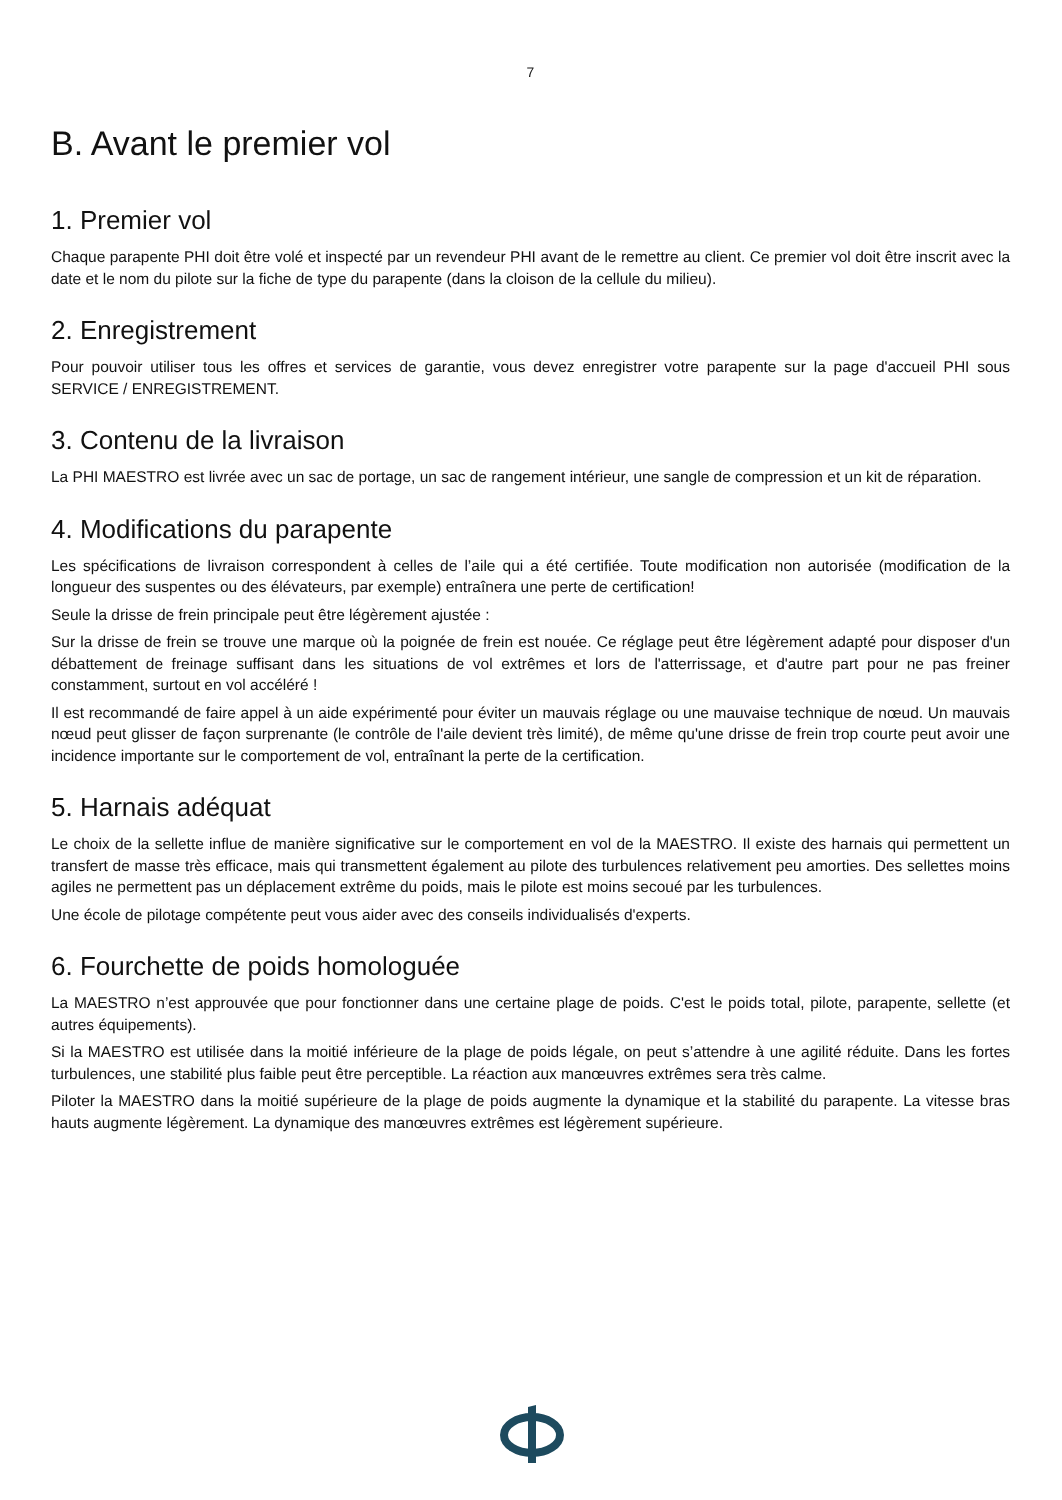7
B. Avant le premier vol
1. Premier vol
Chaque parapente PHI doit être volé et inspecté par un revendeur PHI avant de le remettre au client. Ce premier vol doit être inscrit avec la date et le nom du pilote sur la fiche de type du parapente (dans la cloison de la cellule du milieu).
2. Enregistrement
Pour pouvoir utiliser tous les offres et services de garantie, vous devez enregistrer votre parapente sur la page d'accueil PHI sous SERVICE / ENREGISTREMENT.
3. Contenu de la livraison
La PHI MAESTRO est livrée avec un sac de portage, un sac de rangement intérieur, une sangle de compression et un kit de réparation.
4. Modifications du parapente
Les spécifications de livraison correspondent à celles de l’aile qui a été certifiée. Toute modification non autorisée (modification de la longueur des suspentes ou des élévateurs, par exemple) entraînera une perte de certification!
Seule la drisse de frein principale peut être légèrement ajustée :
Sur la drisse de frein se trouve une marque où la poignée de frein est nouée. Ce réglage peut être légèrement adapté pour disposer d'un débattement de freinage suffisant dans les situations de vol extrêmes et lors de l'atterrissage, et d'autre part pour ne pas freiner constamment, surtout en vol accéléré !
Il est recommandé de faire appel à un aide expérimenté pour éviter un mauvais réglage ou une mauvaise technique de nœud. Un mauvais nœud peut glisser de façon surprenante (le contrôle de l'aile devient très limité), de même qu'une drisse de frein trop courte peut avoir une incidence importante sur le comportement de vol, entraînant la perte de la certification.
5. Harnais adéquat
Le choix de la sellette influe de manière significative sur le comportement en vol de la MAESTRO. Il existe des harnais qui permettent un transfert de masse très efficace, mais qui transmettent également au pilote des turbulences relativement peu amorties. Des sellettes moins agiles ne permettent pas un déplacement extrême du poids, mais le pilote est moins secoué par les turbulences.
Une école de pilotage compétente peut vous aider avec des conseils individualisés d'experts.
6. Fourchette de poids homologuée
La MAESTRO n’est approuvée que pour fonctionner dans une certaine plage de poids. C'est le poids total, pilote, parapente, sellette (et autres équipements).
Si la MAESTRO est utilisée dans la moitié inférieure de la plage de poids légale, on peut s’attendre à une agilité réduite. Dans les fortes turbulences, une stabilité plus faible peut être perceptible. La réaction aux manœuvres extrêmes sera très calme.
Piloter la MAESTRO dans la moitié supérieure de la plage de poids augmente la dynamique et la stabilité du parapente. La vitesse bras hauts augmente légèrement. La dynamique des manœuvres extrêmes est légèrement supérieure.